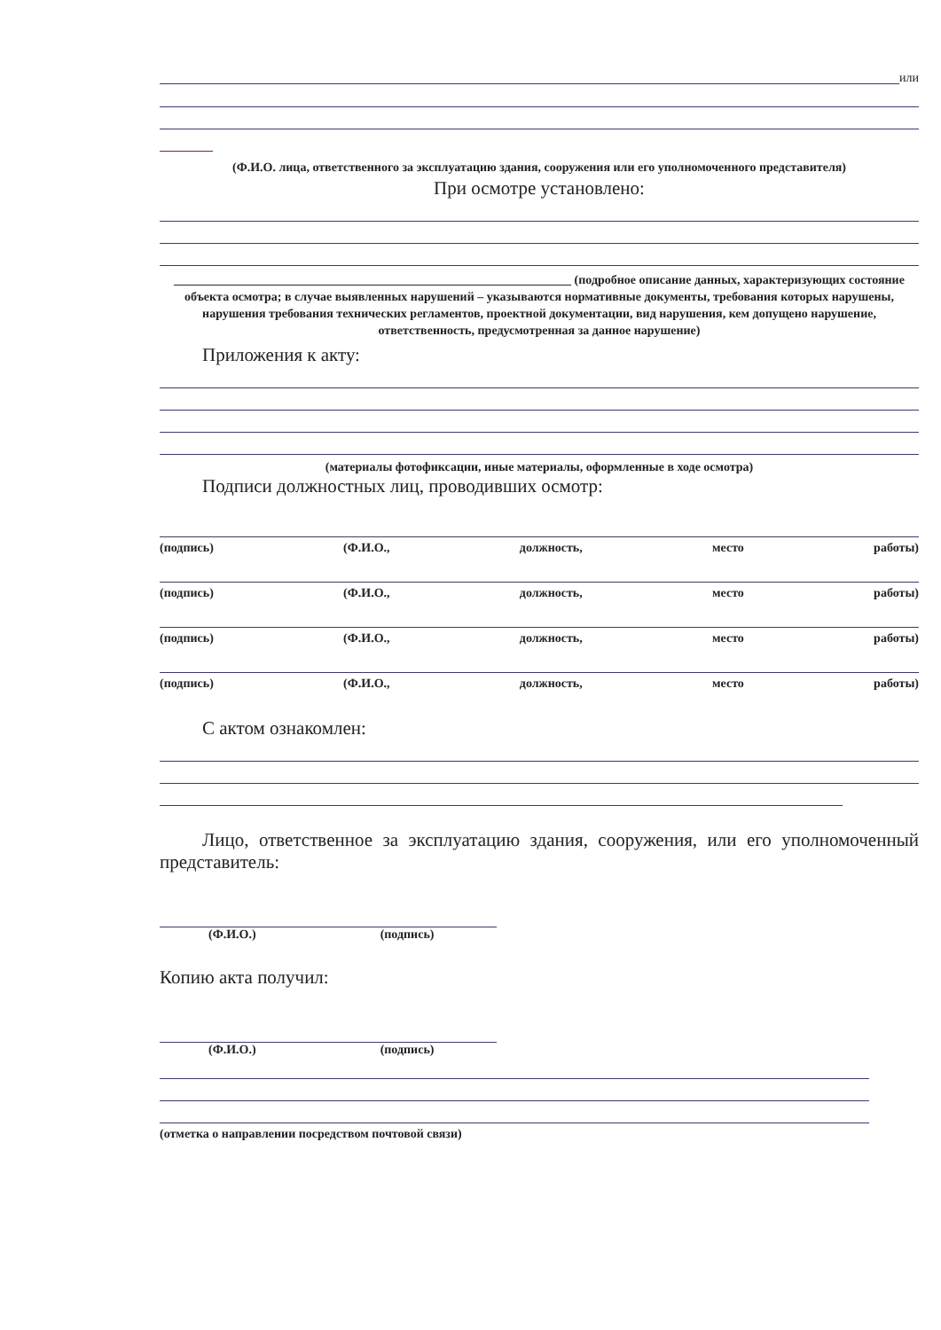или
(Ф.И.О. лица, ответственного за эксплуатацию здания, сооружения или его уполномоченного представителя)
При осмотре установлено:
________________________________________________________________ (подробное описание данных, характеризующих состояние объекта осмотра; в случае выявленных нарушений – указываются нормативные документы, требования которых нарушены, нарушения требования технических регламентов, проектной документации, вид нарушения, кем допущено нарушение, ответственность, предусмотренная за данное нарушение)
Приложения к акту:
(материалы фотофиксации, иные материалы, оформленные в ходе осмотра)
Подписи должностных лиц, проводивших осмотр:
(подпись) (Ф.И.О., должность, место работы)
(подпись) (Ф.И.О., должность, место работы)
(подпись) (Ф.И.О., должность, место работы)
(подпись) (Ф.И.О., должность, место работы)
С актом ознакомлен:
Лицо, ответственное за эксплуатацию здания, сооружения, или его уполномоченный представитель:
(Ф.И.О.) (подпись)
Копию акта получил:
(Ф.И.О.) (подпись)
(отметка о направлении посредством почтовой связи)